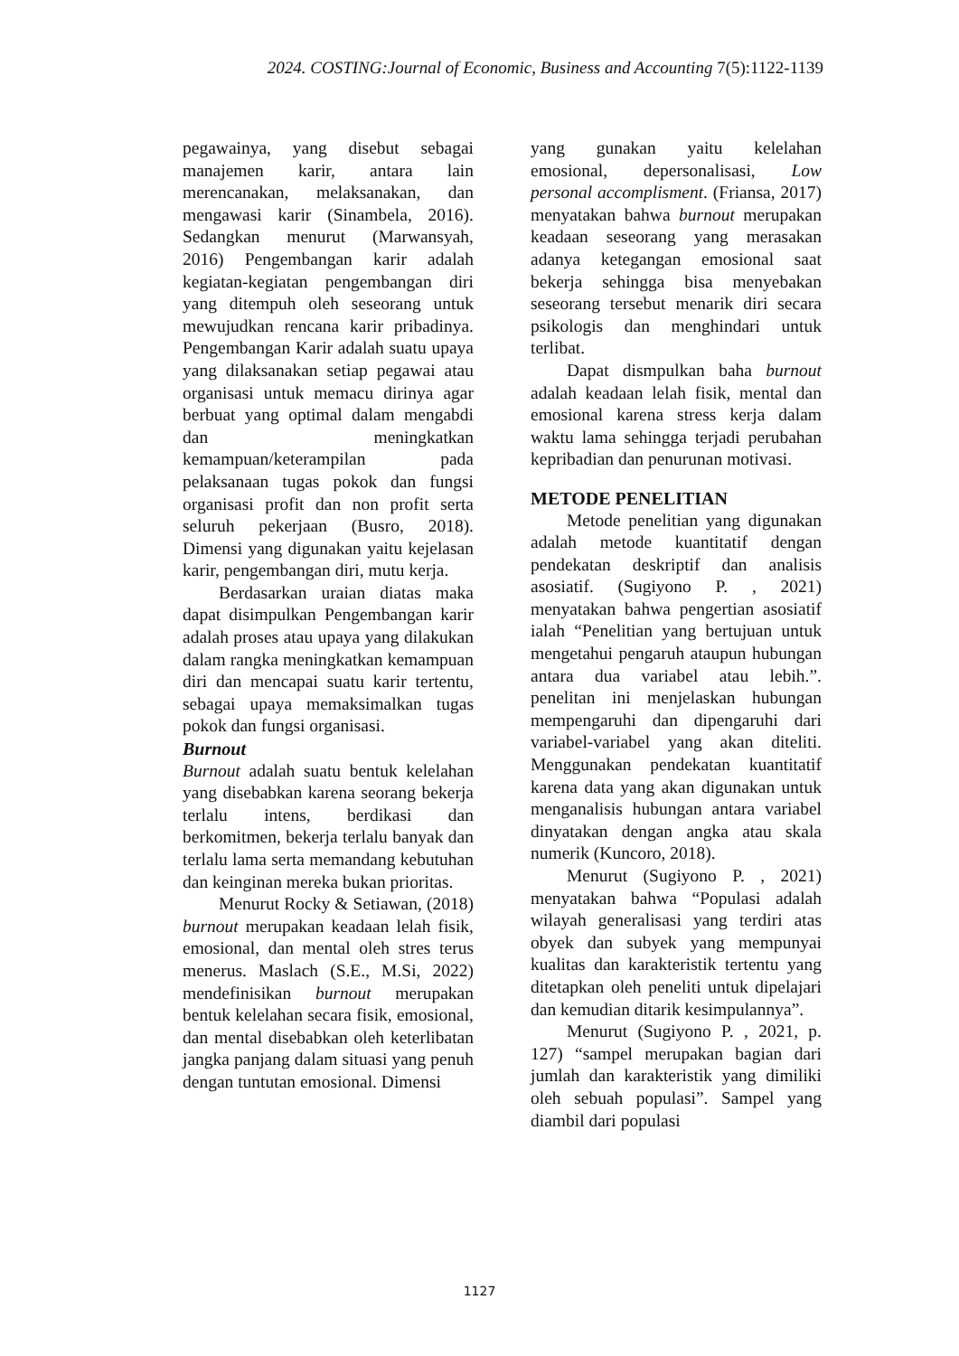2024. COSTING:Journal of Economic, Business and Accounting 7(5):1122-1139
pegawainya, yang disebut sebagai manajemen karir, antara lain merencanakan, melaksanakan, dan mengawasi karir (Sinambela, 2016). Sedangkan menurut (Marwansyah, 2016) Pengembangan karir adalah kegiatan-kegiatan pengembangan diri yang ditempuh oleh seseorang untuk mewujudkan rencana karir pribadinya. Pengembangan Karir adalah suatu upaya yang dilaksanakan setiap pegawai atau organisasi untuk memacu dirinya agar berbuat yang optimal dalam mengabdi dan meningkatkan kemampuan/keterampilan pada pelaksanaan tugas pokok dan fungsi organisasi profit dan non profit serta seluruh pekerjaan (Busro, 2018). Dimensi yang digunakan yaitu kejelasan karir, pengembangan diri, mutu kerja.
Berdasarkan uraian diatas maka dapat disimpulkan Pengembangan karir adalah proses atau upaya yang dilakukan dalam rangka meningkatkan kemampuan diri dan mencapai suatu karir tertentu, sebagai upaya memaksimalkan tugas pokok dan fungsi organisasi.
Burnout
Burnout adalah suatu bentuk kelelahan yang disebabkan karena seorang bekerja terlalu intens, berdikasi dan berkomitmen, bekerja terlalu banyak dan terlalu lama serta memandang kebutuhan dan keinginan mereka bukan prioritas.
Menurut Rocky & Setiawan, (2018) burnout merupakan keadaan lelah fisik, emosional, dan mental oleh stres terus menerus. Maslach (S.E., M.Si, 2022) mendefinisikan burnout merupakan bentuk kelelahan secara fisik, emosional, dan mental disebabkan oleh keterlibatan jangka panjang dalam situasi yang penuh dengan tuntutan emosional. Dimensi
yang gunakan yaitu kelelahan emosional, depersonalisasi, Low personal accomplisment. (Friansa, 2017) menyatakan bahwa burnout merupakan keadaan seseorang yang merasakan adanya ketegangan emosional saat bekerja sehingga bisa menyebakan seseorang tersebut menarik diri secara psikologis dan menghindari untuk terlibat.
Dapat dismpulkan baha burnout adalah keadaan lelah fisik, mental dan emosional karena stress kerja dalam waktu lama sehingga terjadi perubahan kepribadian dan penurunan motivasi.
METODE PENELITIAN
Metode penelitian yang digunakan adalah metode kuantitatif dengan pendekatan deskriptif dan analisis asosiatif. (Sugiyono P. , 2021) menyatakan bahwa pengertian asosiatif ialah “Penelitian yang bertujuan untuk mengetahui pengaruh ataupun hubungan antara dua variabel atau lebih.”. penelitan ini menjelaskan hubungan mempengaruhi dan dipengaruhi dari variabel-variabel yang akan diteliti. Menggunakan pendekatan kuantitatif karena data yang akan digunakan untuk menganalisis hubungan antara variabel dinyatakan dengan angka atau skala numerik (Kuncoro, 2018).
Menurut (Sugiyono P. , 2021) menyatakan bahwa “Populasi adalah wilayah generalisasi yang terdiri atas obyek dan subyek yang mempunyai kualitas dan karakteristik tertentu yang ditetapkan oleh peneliti untuk dipelajari dan kemudian ditarik kesimpulannya”.
Menurut (Sugiyono P. , 2021, p. 127) “sampel merupakan bagian dari jumlah dan karakteristik yang dimiliki oleh sebuah populasi”. Sampel yang diambil dari populasi
1127